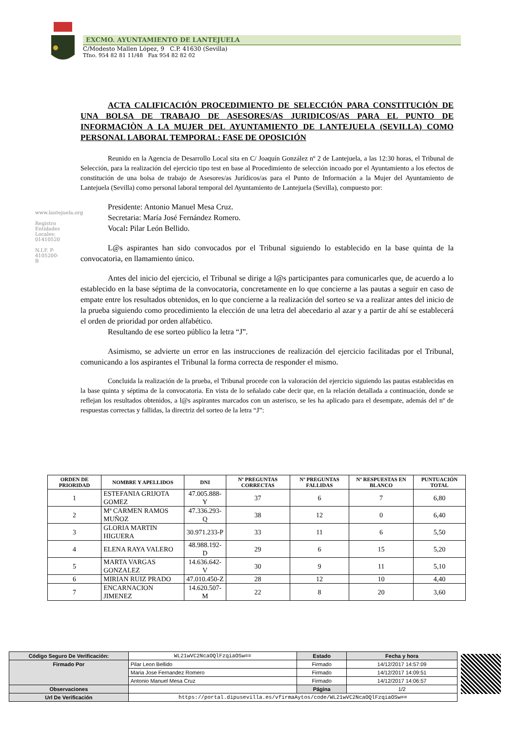EXCMO. AYUNTAMIENTO DE LANTEJUELA
C/Modesto Mallen López, 9 C.P. 41630 (Sevilla)
Tfno. 954 82 81 11/48 Fax 954 82 82 02
www.lantejuela.org
Registro Entidades Locales: 01410520
N.I.F. P-4105200-B
ACTA CALIFICACIÓN PROCEDIMIENTO DE SELECCIÓN PARA CONSTITUCIÓN DE UNA BOLSA DE TRABAJO DE ASESORES/AS JURIDICOS/AS PARA EL PUNTO DE INFORMACIÒN A LA MUJER DEL AYUNTAMIENTO DE LANTEJUELA (SEVILLA) COMO PERSONAL LABORAL TEMPORAL: FASE DE OPOSICIÓN
Reunido en la Agencia de Desarrollo Local sita en C/ Joaquín González nº 2 de Lantejuela, a las 12:30 horas, el Tribunal de Selección, para la realización del ejercicio tipo test en base al Procedimiento de selección incoado por el Ayuntamiento a los efectos de constitución de una bolsa de trabajo de Asesores/as Jurídicos/as para el Punto de Información a la Mujer del Ayuntamiento de Lantejuela (Sevilla) como personal laboral temporal del Ayuntamiento de Lantejuela (Sevilla), compuesto por:
Presidente: Antonio Manuel Mesa Cruz.
Secretaria: María José Fernández Romero.
Vocal: Pilar León Bellido.
L@s aspirantes han sido convocados por el Tribunal siguiendo lo establecido en la base quinta de la convocatoria, en llamamiento único.
Antes del inicio del ejercicio, el Tribunal se dirige a l@s participantes para comunicarles que, de acuerdo a lo establecido en la base séptima de la convocatoria, concretamente en lo que concierne a las pautas a seguir en caso de empate entre los resultados obtenidos, en lo que concierne a la realización del sorteo se va a realizar antes del inicio de la prueba siguiendo como procedimiento la elección de una letra del abecedario al azar y a partir de ahí se establecerá el orden de prioridad por orden alfabético.
Resultando de ese sorteo público la letra “J”.
Asimismo, se advierte un error en las instrucciones de realización del ejercicio facilitadas por el Tribunal, comunicando a los aspirantes el Tribunal la forma correcta de responder el mismo.
Concluida la realización de la prueba, el Tribunal procede con la valoración del ejercicio siguiendo las pautas establecidas en la base quinta y séptima de la convocatoria. En vista de lo señalado cabe decir que, en la relación detallada a continuación, donde se reflejan los resultados obtenidos, a l@s aspirantes marcados con un asterisco, se les ha aplicado para el desempate, además del nº de respuestas correctas y fallidas, la directriz del sorteo de la letra “J”:
| ORDEN DE PRIORIDAD | NOMBRE Y APELLIDOS | DNI | Nº PREGUNTAS CORRECTAS | Nº PREGUNTAS FALLIDAS | Nº RESPUESTAS EN BLANCO | PUNTUACIÓN TOTAL |
| --- | --- | --- | --- | --- | --- | --- |
| 1 | ESTEFANIA GRIJOTA GOMEZ | 47.005.888-Y | 37 | 6 | 7 | 6,80 |
| 2 | Mª CARMEN RAMOS MUÑOZ | 47.336.293-Q | 38 | 12 | 0 | 6,40 |
| 3 | GLORIA MARTIN HIGUERA | 30.971.233-P | 33 | 11 | 6 | 5,50 |
| 4 | ELENA RAYA VALERO | 48.988.192-D | 29 | 6 | 15 | 5,20 |
| 5 | MARTA VARGAS GONZALEZ | 14.636.642-V | 30 | 9 | 11 | 5,10 |
| 6 | MIRIAN RUIZ PRADO | 47.010.450-Z | 28 | 12 | 10 | 4,40 |
| 7 | ENCARNACION JIMENEZ | 14.620.507-M | 22 | 8 | 20 | 3,60 |
| Código Seguro De Verificación: | WL21wVC2NcaOQlFzqiaOSw== | Estado | Fecha y hora |
| Firmado Por | Pilar Leon Bellido | Firmado | 14/12/2017 14:57:09 |
| | Maria Jose Fernandez Romero | Firmado | 14/12/2017 14:09:51 |
| | Antonio Manuel Mesa Cruz | Firmado | 14/12/2017 14:06:57 |
| Observaciones | | Página | 1/2 |
| Url De Verificación | https://portal.dipusevilla.es/vfirmaAytos/code/WL21wVC2NcaOQlFzqiaOSw== | | |